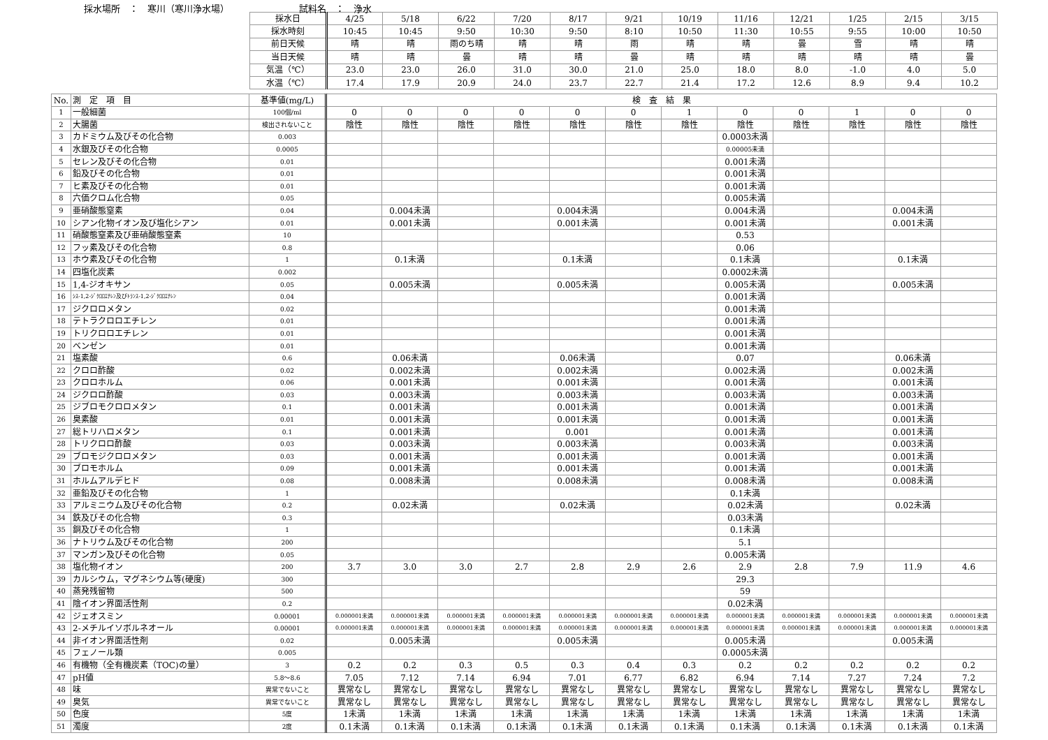採水場所　：　寒川（寒川浄水場） 試料名　：　浄水
| 採水日 | 4/25 | 5/18 | 6/22 | 7/20 | 8/17 | 9/21 | 10/19 | 11/16 | 12/21 | 1/25 | 2/15 | 3/15 |
| 採水時刻 | 10:45 | 10:45 | 9:50 | 10:30 | 9:50 | 8:10 | 10:50 | 11:30 | 10:55 | 9:55 | 10:00 | 10:50 |
| 前日天候 | 晴 | 晴 | 雨のち晴 | 晴 | 晴 | 雨 | 晴 | 晴 | 曇 | 雪 | 晴 | 晴 |
| 当日天候 | 晴 | 晴 | 曇 | 晴 | 晴 | 曇 | 晴 | 晴 | 晴 | 晴 | 晴 | 曇 |
| 気温（℃） | 23.0 | 23.0 | 26.0 | 31.0 | 30.0 | 21.0 | 25.0 | 18.0 | 8.0 | -1.0 | 4.0 | 5.0 |
| 水温（℃） | 17.4 | 17.9 | 20.9 | 24.0 | 23.7 | 22.7 | 21.4 | 17.2 | 12.6 | 8.9 | 9.4 | 10.2 |
| No. | 測 定 項 目 | 基準値(mg/L) | 検 査 結 果 | | | | | | | | | | | |
| --- | --- | --- | --- | --- | --- | --- | --- | --- | --- | --- | --- | --- | --- | --- |
| 1 | 一般細菌 | 100個/ml | 0 | 0 | 0 | 0 | 0 | 0 | 1 | 0 | 0 | 1 | 0 | 0 |
| 2 | 大腸菌 | 検出されないこと | 陰性 | 陰性 | 陰性 | 陰性 | 陰性 | 陰性 | 陰性 | 陰性 | 陰性 | 陰性 | 陰性 | 陰性 |
| 3 | カドミウム及びその化合物 | 0.003 | | | | | | | | 0.0003未満 | | | | |
| 4 | 水銀及びその化合物 | 0.0005 | | | | | | | | 0.00005未満 | | | | |
| 5 | セレン及びその化合物 | 0.01 | | | | | | | | 0.001未満 | | | | |
| 6 | 鉛及びその化合物 | 0.01 | | | | | | | | 0.001未満 | | | | |
| 7 | ヒ素及びその化合物 | 0.01 | | | | | | | | 0.001未満 | | | | |
| 8 | 六価クロム化合物 | 0.05 | | | | | | | | 0.005未満 | | | | |
| 9 | 亜硝酸態窒素 | 0.04 | | 0.004未満 | | | 0.004未満 | | | 0.004未満 | | | 0.004未満 | |
| 10 | シアン化物イオン及び塩化シアン | 0.01 | | 0.001未満 | | | 0.001未満 | | | 0.001未満 | | | 0.001未満 | |
| 11 | 硝酸態窒素及び亜硝酸態窒素 | 10 | | | | | | | | 0.53 | | | | |
| 12 | フッ素及びその化合物 | 0.8 | | | | | | | | 0.06 | | | | |
| 13 | ホウ素及びその化合物 | 1 | | 0.1未満 | | | 0.1未満 | | | 0.1未満 | | | 0.1未満 | |
| 14 | 四塩化炭素 | 0.002 | | | | | | | | 0.0002未満 | | | | |
| 15 | 1,4-ジオキサン | 0.05 | | 0.005未満 | | | 0.005未満 | | | 0.005未満 | | | 0.005未満 | |
| 16 | ｼｽ-1,2-ｼﾞｸﾛﾛｴﾁﾚﾝ及びﾄﾗﾝｽ-1,2-ｼﾞｸﾛﾛｴﾁﾚﾝ | 0.04 | | | | | | | | 0.001未満 | | | | |
| 17 | ジクロロメタン | 0.02 | | | | | | | | 0.001未満 | | | | |
| 18 | テトラクロロエチレン | 0.01 | | | | | | | | 0.001未満 | | | | |
| 19 | トリクロロエチレン | 0.01 | | | | | | | | 0.001未満 | | | | |
| 20 | ベンゼン | 0.01 | | | | | | | | 0.001未満 | | | | |
| 21 | 塩素酸 | 0.6 | | 0.06未満 | | | 0.06未満 | | | 0.07 | | | 0.06未満 | |
| 22 | クロロ酢酸 | 0.02 | | 0.002未満 | | | 0.002未満 | | | 0.002未満 | | | 0.002未満 | |
| 23 | クロロホルム | 0.06 | | 0.001未満 | | | 0.001未満 | | | 0.001未満 | | | 0.001未満 | |
| 24 | ジクロロ酢酸 | 0.03 | | 0.003未満 | | | 0.003未満 | | | 0.003未満 | | | 0.003未満 | |
| 25 | ジブロモクロロメタン | 0.1 | | 0.001未満 | | | 0.001未満 | | | 0.001未満 | | | 0.001未満 | |
| 26 | 臭素酸 | 0.01 | | 0.001未満 | | | 0.001未満 | | | 0.001未満 | | | 0.001未満 | |
| 27 | 総トリハロメタン | 0.1 | | 0.001未満 | | | 0.001 | | | 0.001未満 | | | 0.001未満 | |
| 28 | トリクロロ酢酸 | 0.03 | | 0.003未満 | | | 0.003未満 | | | 0.003未満 | | | 0.003未満 | |
| 29 | ブロモジクロロメタン | 0.03 | | 0.001未満 | | | 0.001未満 | | | 0.001未満 | | | 0.001未満 | |
| 30 | ブロモホルム | 0.09 | | 0.001未満 | | | 0.001未満 | | | 0.001未満 | | | 0.001未満 | |
| 31 | ホルムアルデヒド | 0.08 | | 0.008未満 | | | 0.008未満 | | | 0.008未満 | | | 0.008未満 | |
| 32 | 亜鉛及びその化合物 | 1 | | | | | | | | 0.1未満 | | | | |
| 33 | アルミニウム及びその化合物 | 0.2 | | 0.02未満 | | | 0.02未満 | | | 0.02未満 | | | 0.02未満 | |
| 34 | 鉄及びその化合物 | 0.3 | | | | | | | | 0.03未満 | | | | |
| 35 | 銅及びその化合物 | 1 | | | | | | | | 0.1未満 | | | | |
| 36 | ナトリウム及びその化合物 | 200 | | | | | | | | 5.1 | | | | |
| 37 | マンガン及びその化合物 | 0.05 | | | | | | | | 0.005未満 | | | | |
| 38 | 塩化物イオン | 200 | 3.7 | 3.0 | 3.0 | 2.7 | 2.8 | 2.9 | 2.6 | 2.9 | 2.8 | 7.9 | 11.9 | 4.6 |
| 39 | カルシウム，マグネシウム等(硬度) | 300 | | | | | | | | 29.3 | | | | |
| 40 | 蒸発残留物 | 500 | | | | | | | | 59 | | | | |
| 41 | 陰イオン界面活性剤 | 0.2 | | | | | | | | 0.02未満 | | | | |
| 42 | ジェオスミン | 0.00001 | 0.000001未満 | 0.000001未満 | 0.000001未満 | 0.000001未満 | 0.000001未満 | 0.000001未満 | 0.000001未満 | 0.000001未満 | 0.000001未満 | 0.000001未満 | 0.000001未満 | 0.000001未満 |
| 43 | 2-メチルイソボルネオール | 0.00001 | 0.000001未満 | 0.000001未満 | 0.000001未満 | 0.000001未満 | 0.000001未満 | 0.000001未満 | 0.000001未満 | 0.000001未満 | 0.000001未満 | 0.000001未満 | 0.000001未満 | 0.000001未満 |
| 44 | 非イオン界面活性剤 | 0.02 | | 0.005未満 | | | 0.005未満 | | | 0.005未満 | | | 0.005未満 | |
| 45 | フェノール類 | 0.005 | | | | | | | | 0.0005未満 | | | | |
| 46 | 有機物（全有機炭素（TOC)の量） | 3 | 0.2 | 0.2 | 0.3 | 0.5 | 0.3 | 0.4 | 0.3 | 0.2 | 0.2 | 0.2 | 0.2 | 0.2 |
| 47 | pH値 | 5.8～8.6 | 7.05 | 7.12 | 7.14 | 6.94 | 7.01 | 6.77 | 6.82 | 6.94 | 7.14 | 7.27 | 7.24 | 7.2 |
| 48 | 味 | 異常でないこと | 異常なし | 異常なし | 異常なし | 異常なし | 異常なし | 異常なし | 異常なし | 異常なし | 異常なし | 異常なし | 異常なし | 異常なし |
| 49 | 臭気 | 異常でないこと | 異常なし | 異常なし | 異常なし | 異常なし | 異常なし | 異常なし | 異常なし | 異常なし | 異常なし | 異常なし | 異常なし | 異常なし |
| 50 | 色度 | 5度 | 1未満 | 1未満 | 1未満 | 1未満 | 1未満 | 1未満 | 1未満 | 1未満 | 1未満 | 1未満 | 1未満 | 1未満 |
| 51 | 濁度 | 2度 | 0.1未満 | 0.1未満 | 0.1未満 | 0.1未満 | 0.1未満 | 0.1未満 | 0.1未満 | 0.1未満 | 0.1未満 | 0.1未満 | 0.1未満 | 0.1未満 |